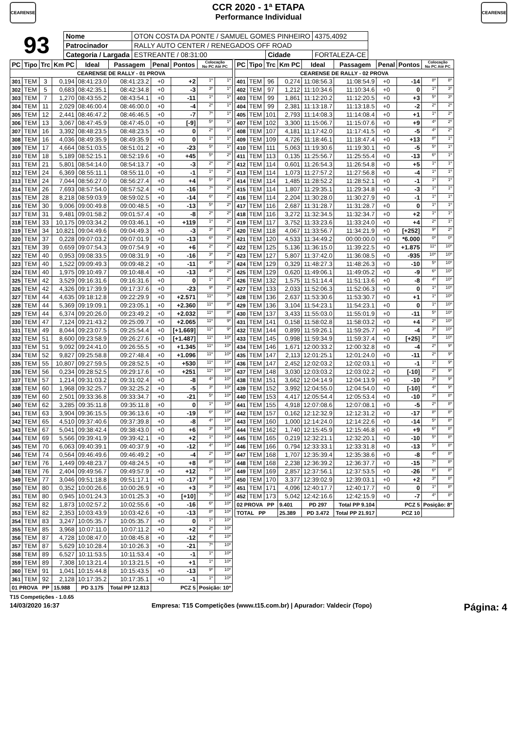CEARENSE
CCR 2020 - 1ª ETAPA
Performance Individual
CEARENSE
93
| Nome | OTON COSTA DA PONTE / SAMUEL GOMES PINHEIRO | | | 4375,4092 |
| Patrocinador | RALLY AUTO CENTER / RENEGADOS OFF ROAD | | | |
| Categoria / Largada | ESTREANTE / 08:31:00 | Cidade | FORTALEZA-CE | |
| PC | Tipo | Trc | Km PC | Ideal | Passagem | Penal | Pontos | Colocação No PC Até PC | |
| --- | --- | --- | --- | --- | --- | --- | --- | --- | --- |
| CEARENSE DE RALLY - 01 PROVA | | | | | | | | | |
| 301 | TEM | 3 | 0,194 | 08:41:23.0 | 08:41:23.2 | +0 | +2 | 1º | 1º |
| 302 | TEM | 5 | 0,683 | 08:42:35.1 | 08:42:34.8 | +0 | -3 | 3º | 1º |
| 303 | TEM | 7 | 1,270 | 08:43:55.2 | 08:43:54.1 | +0 | -11 | 1º | 1º |
| 304 | TEM | 11 | 2,029 | 08:46:00.4 | 08:46:00.0 | +0 | -4 | 2º | 1º |
| 305 | TEM | 12 | 2,441 | 08:46:47.2 | 08:46:46.5 | +0 | -7 | 7º | 1º |
| 306 | TEM | 13 | 3,067 | 08:47:45.9 | 08:47:45.0 | +0 | [-9] | 5º | 1º |
| 307 | TEM | 16 | 3,392 | 08:48:23.5 | 08:48:23.5 | +0 | 0 | 2º | 1º |
| 308 | TEM | 16 | 4,036 | 08:49:35.9 | 08:49:35.9 | +0 | 0 | 1º | 1º |
| 309 | TEM | 17 | 4,664 | 08:51:03.5 | 08:51:01.2 | +0 | -23 | 5º | 1º |
| 310 | TEM | 18 | 5,189 | 08:52:15.1 | 08:52:19.6 | +0 | +45 | 5º | 2º |
| 311 | TEM | 21 | 5,801 | 08:54:14.0 | 08:54:13.7 | +0 | -3 | 2º | 2º |
| 312 | TEM | 24 | 6,369 | 08:55:11.1 | 08:55:11.0 | +0 | -1 | 1º | 2º |
| 313 | TEM | 24 | 7,044 | 08:56:27.0 | 08:56:27.4 | +0 | +4 | 5º | 2º |
| 314 | TEM | 26 | 7,693 | 08:57:54.0 | 08:57:52.4 | +0 | -16 | 7º | 2º |
| 315 | TEM | 28 | 8,218 | 08:59:03.9 | 08:59:02.5 | +0 | -14 | 6º | 2º |
| 316 | TEM | 30 | 9,006 | 09:00:49.8 | 09:00:48.5 | +0 | -13 | 5º | 2º |
| 317 | TEM | 31 | 9,481 | 09:01:58.2 | 09:01:57.4 | +0 | -8 | 2º | 2º |
| 318 | TEM | 33 | 10,175 | 09:03:34.2 | 09:03:46.1 | +0 | +119 | 1º | 2º |
| 319 | TEM | 34 | 10,821 | 09:04:49.6 | 09:04:49.3 | +0 | -3 | 3º | 2º |
| 320 | TEM | 37 | 0,228 | 09:07:03.2 | 09:07:01.9 | +0 | -13 | 6º | 2º |
| 321 | TEM | 39 | 0,659 | 09:07:54.3 | 09:07:54.9 | +0 | +6 | 2º | 2º |
| 322 | TEM | 40 | 0,953 | 09:08:33.5 | 09:08:31.9 | +0 | -16 | 3º | 2º |
| 323 | TEM | 40 | 1,522 | 09:09:49.3 | 09:09:48.2 | +0 | -11 | 4º | 2º |
| 324 | TEM | 40 | 1,975 | 09:10:49.7 | 09:10:48.4 | +0 | -13 | 4º | 2º |
| 325 | TEM | 42 | 3,529 | 09:16:31.6 | 09:16:31.6 | +0 | 0 | 1º | 2º |
| 326 | TEM | 42 | 4,326 | 09:17:39.9 | 09:17:37.6 | +0 | -23 | 9º | 2º |
| 327 | TEM | 44 | 4,635 | 09:18:12.8 | 09:22:29.9 | +0 | +2.571 | 11º | 7º |
| 328 | TEM | 44 | 5,369 | 09:19:09.1 | 09:23:05.1 | +0 | +2.360 | 11º | 8º |
| 329 | TEM | 44 | 6,374 | 09:20:26.0 | 09:23:49.2 | +0 | +2.032 | 11º | 8º |
| 330 | TEM | 47 | 7,124 | 09:21:43.2 | 09:25:09.7 | +0 | +2.065 | 11º | 9º |
| 331 | TEM | 49 | 8,044 | 09:23:07.5 | 09:25:54.4 | +0 | [+1.669] | 11º | 9º |
| 332 | TEM | 51 | 8,600 | 09:23:58.9 | 09:26:27.6 | +0 | [+1.487] | 11º | 10º |
| 333 | TEM | 51 | 9,092 | 09:24:41.0 | 09:26:55.5 | +0 | +1.345 | 11º | 10º |
| 334 | TEM | 52 | 9,827 | 09:25:58.8 | 09:27:48.4 | +0 | +1.096 | 11º | 10º |
| 335 | TEM | 55 | 10,807 | 09:27:59.5 | 09:28:52.5 | +0 | +530 | 11º | 10º |
| 336 | TEM | 56 | 0,234 | 09:28:52.5 | 09:29:17.6 | +0 | +251 | 11º | 10º |
| 337 | TEM | 57 | 1,214 | 09:31:03.2 | 09:31:02.4 | +0 | -8 | 4º | 10º |
| 338 | TEM | 60 | 1,968 | 09:32:25.7 | 09:32:25.2 | +0 | -5 | 3º | 10º |
| 339 | TEM | 60 | 2,501 | 09:33:36.8 | 09:33:34.7 | +0 | -21 | 5º | 10º |
| 340 | TEM | 62 | 3,285 | 09:35:11.8 | 09:35:11.8 | +0 | 0 | 1º | 10º |
| 341 | TEM | 63 | 3,904 | 09:36:15.5 | 09:36:13.6 | +0 | -19 | 6º | 10º |
| 342 | TEM | 65 | 4,510 | 09:37:40.6 | 09:37:39.8 | +0 | -8 | 4º | 10º |
| 343 | TEM | 67 | 5,041 | 09:38:42.4 | 09:38:43.0 | +0 | +6 | 3º | 10º |
| 344 | TEM | 69 | 5,566 | 09:39:41.9 | 09:39:42.1 | +0 | +2 | 1º | 10º |
| 345 | TEM | 70 | 6,063 | 09:40:39.1 | 09:40:37.9 | +0 | -12 | 4º | 10º |
| 346 | TEM | 74 | 0,564 | 09:46:49.6 | 09:46:49.2 | +0 | -4 | 2º | 10º |
| 347 | TEM | 76 | 1,449 | 09:48:23.7 | 09:48:24.5 | +0 | +8 | 8º | 10º |
| 348 | TEM | 76 | 2,404 | 09:49:56.7 | 09:49:57.9 | +0 | +12 | 7º | 10º |
| 349 | TEM | 77 | 3,046 | 09:51:18.8 | 09:51:17.1 | +0 | -17 | 9º | 10º |
| 350 | TEM | 80 | 0,352 | 10:00:26.6 | 10:00:26.9 | +0 | +3 | 3º | 10º |
| 351 | TEM | 80 | 0,945 | 10:01:24.3 | 10:01:25.3 | +0 | [+10] | 7º | 10º |
| 352 | TEM | 82 | 1,873 | 10:02:57.2 | 10:02:55.6 | +0 | -16 | 6º | 10º |
| 353 | TEM | 82 | 2,353 | 10:03:43.9 | 10:03:42.6 | +0 | -13 | 8º | 10º |
| 354 | TEM | 83 | 3,247 | 10:05:35.7 | 10:05:35.7 | +0 | 0 | 1º | 10º |
| 355 | TEM | 85 | 3,968 | 10:07:11.0 | 10:07:11.2 | +0 | +2 | 2º | 10º |
| 356 | TEM | 87 | 4,728 | 10:08:47.0 | 10:08:45.8 | +0 | -12 | 4º | 10º |
| 357 | TEM | 87 | 5,629 | 10:10:28.4 | 10:10:26.3 | +0 | -21 | 7º | 10º |
| 358 | TEM | 89 | 6,527 | 10:11:53.5 | 10:11:53.4 | +0 | -1 | 1º | 10º |
| 359 | TEM | 89 | 7,308 | 10:13:21.4 | 10:13:21.5 | +0 | +1 | 1º | 10º |
| 360 | TEM | 91 | 1,041 | 10:15:44.8 | 10:15:43.5 | +0 | -13 | 9º | 10º |
| 361 | TEM | 92 | 2,128 | 10:17:35.2 | 10:17:35.1 | +0 | -1 | 1º | 10º |
| 01 PROVA PP | | | 15.988 | PD 3.175 | Total PP 12.813 | PCZ 5 | | Posição: 10º | |
| PC | Tipo | Trc | Km PC | Ideal | Passagem | Penal | Pontos | Colocação No PC Até PC | |
| --- | --- | --- | --- | --- | --- | --- | --- | --- | --- |
| CEARENSE DE RALLY - 02 PROVA | | | | | | | | | |
| 401 | TEM | 96 | 0,274 | 11:08:56.3 | 11:08:54.9 | +0 | -14 | 8º | 8º |
| 402 | TEM | 97 | 1,212 | 11:10:34.6 | 11:10:34.6 | +0 | 0 | 1º | 3º |
| 403 | TEM | 99 | 1,861 | 11:12:20.2 | 11:12:20.5 | +0 | +3 | 5º | 3º |
| 404 | TEM | 99 | 2,381 | 11:13:18.7 | 11:13:18.5 | +0 | -2 | 2º | 2º |
| 405 | TEM | 101 | 2,793 | 11:14:08.3 | 11:14:08.4 | +0 | +1 | 1º | 2º |
| 407 | TEM | 102 | 3,300 | 11:15:06.7 | 11:15:07.6 | +0 | +9 | 4º | 2º |
| 408 | TEM | 107 | 4,181 | 11:17:42.0 | 11:17:41.5 | +0 | -5 | 4º | 2º |
| 409 | TEM | 109 | 4,726 | 11:18:46.1 | 11:18:47.4 | +0 | +13 | 8º | 1º |
| 410 | TEM | 111 | 5,063 | 11:19:30.6 | 11:19:30.1 | +0 | -5 | 5º | 1º |
| 411 | TEM | 113 | 0,135 | 11:25:56.7 | 11:25:55.4 | +0 | -13 | 6º | 1º |
| 412 | TEM | 114 | 0,601 | 11:26:54.3 | 11:26:54.8 | +0 | +5 | 1º | 1º |
| 413 | TEM | 114 | 1,073 | 11:27:57.2 | 11:27:56.8 | +0 | -4 | 1º | 1º |
| 414 | TEM | 114 | 1,485 | 11:28:52.2 | 11:28:52.1 | +0 | -1 | 1º | 1º |
| 415 | TEM | 114 | 1,807 | 11:29:35.1 | 11:29:34.8 | +0 | -3 | 1º | 1º |
| 416 | TEM | 114 | 2,204 | 11:30:28.0 | 11:30:27.9 | +0 | -1 | 1º | 1º |
| 417 | TEM | 116 | 2,687 | 11:31:28.7 | 11:31:28.7 | +0 | 0 | 1º | 1º |
| 418 | TEM | 116 | 3,272 | 11:32:34.5 | 11:32:34.7 | +0 | +2 | 1º | 1º |
| 419 | TEM | 117 | 3,752 | 11:33:23.6 | 11:33:24.0 | +0 | +4 | 2º | 1º |
| 420 | TEM | 118 | 4,067 | 11:33:56.7 | 11:34:21.9 | +0 | [+252] | 9º | 2º |
| 421 | TEM | 120 | 4,533 | 11:34:49.2 | 00:00:00.0 | +0 | *6.000 | 0º | 0º |
| 422 | TEM | 125 | 5,136 | 11:36:15.0 | 11:39:22.5 | +0 | +1.875 | 11º | 10º |
| 423 | TEM | 127 | 5,807 | 11:37:42.0 | 11:36:08.5 | +0 | -935 | 10º | 10º |
| 424 | TEM | 129 | 0,329 | 11:48:27.3 | 11:48:26.3 | +0 | -10 | 5º | 10º |
| 425 | TEM | 129 | 0,620 | 11:49:06.1 | 11:49:05.2 | +0 | -9 | 6º | 10º |
| 426 | TEM | 132 | 1,575 | 11:51:14.4 | 11:51:13.6 | +0 | -8 | 4º | 10º |
| 427 | TEM | 133 | 2,033 | 11:52:06.3 | 11:52:06.3 | +0 | 0 | 1º | 10º |
| 428 | TEM | 136 | 2,637 | 11:53:30.6 | 11:53:30.7 | +0 | +1 | 1º | 10º |
| 429 | TEM | 136 | 3,104 | 11:54:23.1 | 11:54:23.1 | +0 | 0 | 1º | 10º |
| 430 | TEM | 137 | 3,433 | 11:55:03.0 | 11:55:01.9 | +0 | -11 | 5º | 10º |
| 431 | TEM | 141 | 0,158 | 11:58:02.8 | 11:58:03.2 | +0 | +4 | 2º | 10º |
| 432 | TEM | 144 | 0,899 | 11:59:26.1 | 11:59:25.7 | +0 | -4 | 3º | 10º |
| 433 | TEM | 145 | 0,998 | 11:59:34.9 | 11:59:37.4 | +0 | [+25] | 3º | 10º |
| 434 | TEM | 146 | 1,671 | 12:00:33.2 | 12:00:32.8 | +0 | -4 | 2º | 9º |
| 435 | TEM | 147 | 2,113 | 12:01:25.1 | 12:01:24.0 | +0 | -11 | 2º | 9º |
| 436 | TEM | 147 | 2,452 | 12:02:03.2 | 12:02:03.1 | +0 | -1 | 1º | 9º |
| 437 | TEM | 148 | 3,030 | 12:03:03.2 | 12:03:02.2 | +0 | [-10] | 2º | 9º |
| 438 | TEM | 151 | 3,662 | 12:04:14.9 | 12:04:13.9 | +0 | -10 | 3º | 9º |
| 439 | TEM | 152 | 3,992 | 12:04:55.0 | 12:04:54.0 | +0 | [-10] | 4º | 9º |
| 440 | TEM | 153 | 4,417 | 12:05:54.4 | 12:05:53.4 | +0 | -10 | 3º | 8º |
| 441 | TEM | 155 | 4,918 | 12:07:08.6 | 12:07:08.1 | +0 | -5 | 2º | 8º |
| 442 | TEM | 157 | 0,162 | 12:12:32.9 | 12:12:31.2 | +0 | -17 | 8º | 8º |
| 443 | TEM | 160 | 1,000 | 12:14:24.0 | 12:14:22.6 | +0 | -14 | 5º | 8º |
| 444 | TEM | 162 | 1,740 | 12:15:45.9 | 12:15:46.8 | +0 | +9 | 6º | 8º |
| 445 | TEM | 165 | 0,219 | 12:32:21.1 | 12:32:20.1 | +0 | -10 | 5º | 8º |
| 446 | TEM | 166 | 0,794 | 12:33:33.1 | 12:33:31.8 | +0 | -13 | 5º | 8º |
| 447 | TEM | 168 | 1,707 | 12:35:39.4 | 12:35:38.6 | +0 | -8 | 4º | 8º |
| 448 | TEM | 168 | 2,238 | 12:36:39.2 | 12:36:37.7 | +0 | -15 | 7º | 8º |
| 449 | TEM | 169 | 2,857 | 12:37:56.1 | 12:37:53.5 | +0 | -26 | 6º | 8º |
| 450 | TEM | 170 | 3,377 | 12:39:02.9 | 12:39:03.1 | +0 | +2 | 3º | 8º |
| 451 | TEM | 171 | 4,096 | 12:40:17.7 | 12:40:17.7 | +0 | 0 | 1º | 8º |
| 452 | TEM | 173 | 5,042 | 12:42:16.6 | 12:42:15.9 | +0 | -7 | 4º | 8º |
| 02 PROVA PP | | | 9.401 | PD 297 | Total PP 9.104 | PCZ 5 | | Posição: 8º | |
| TOTAL PP | | | 25.389 | PD 3.472 | Total PP 21.917 | PCZ 10 | | | |
T15 Competições - 1.0.65
14/03/2020 16:37 Empresa: T15 Competições (www.t15.com.br) | Apurador: Valdecir (Topo) Página: 4